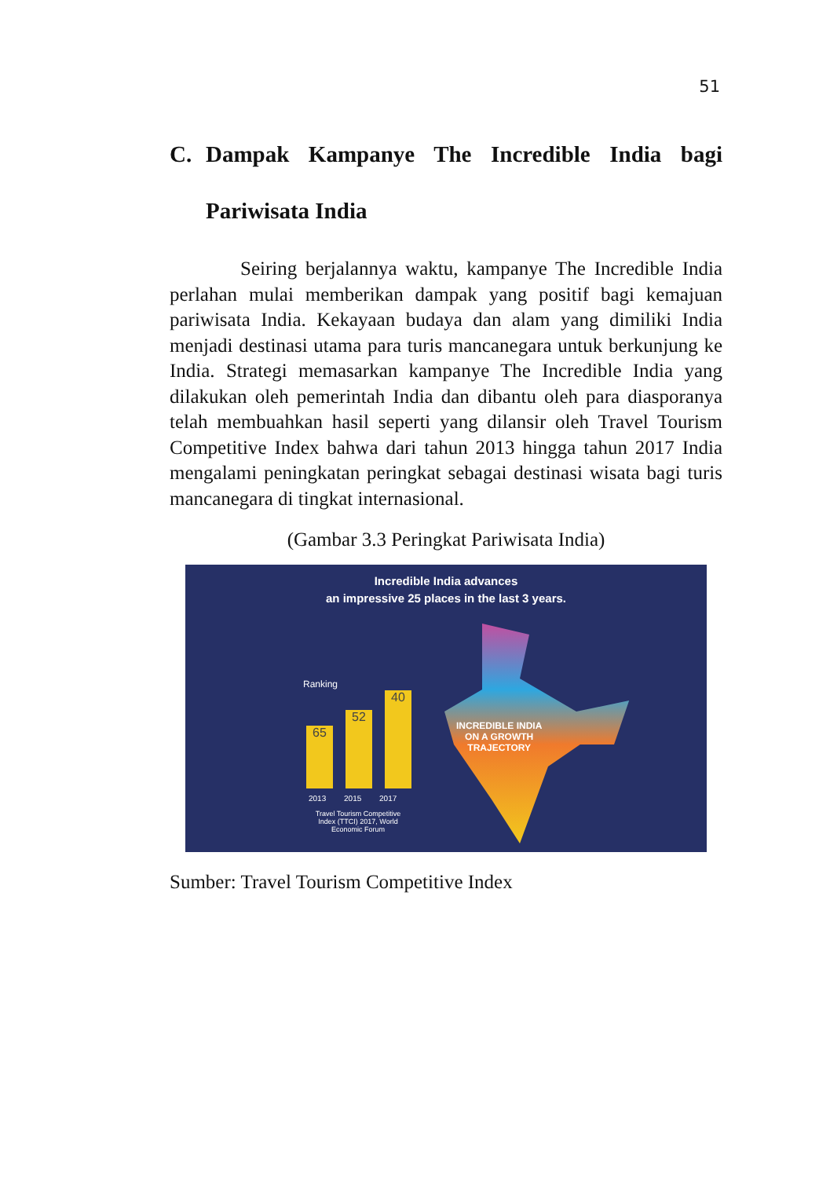51
C. Dampak Kampanye The Incredible India bagi Pariwisata India
Seiring berjalannya waktu, kampanye The Incredible India perlahan mulai memberikan dampak yang positif bagi kemajuan pariwisata India. Kekayaan budaya dan alam yang dimiliki India menjadi destinasi utama para turis mancanegara untuk berkunjung ke India. Strategi memasarkan kampanye The Incredible India yang dilakukan oleh pemerintah India dan dibantu oleh para diasporanya telah membuahkan hasil seperti yang dilansir oleh Travel Tourism Competitive Index bahwa dari tahun 2013 hingga tahun 2017 India mengalami peningkatan peringkat sebagai destinasi wisata bagi turis mancanegara di tingkat internasional.
(Gambar 3.3 Peringkat Pariwisata India)
Incredible India advances
an impressive 25 places in the last 3 years.
Ranking
65 52 40
2013 2015 2017
Travel Tourism Competitive Index (TTCI) 2017, World Economic Forum
INCREDIBLE INDIA
ON A GROWTH
TRAJECTORY
Sumber: Travel Tourism Competitive Index